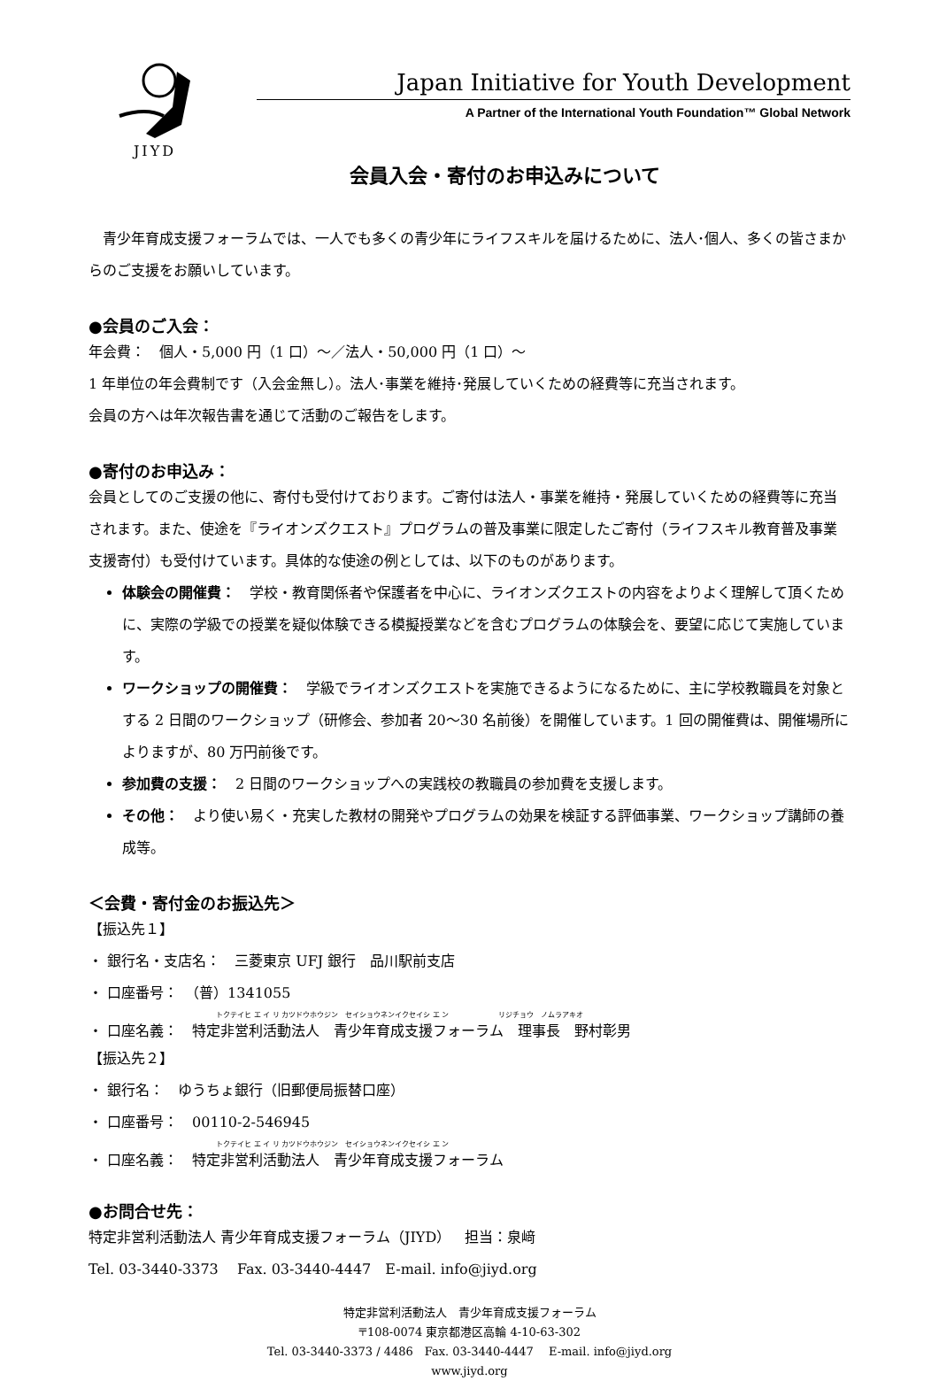JIYD
Japan Initiative for Youth Development
A Partner of the International Youth Foundation™ Global Network
会員入会・寄付のお申込みについて
　青少年育成支援フォーラムでは、一人でも多くの青少年にライフスキルを届けるために、法人･個人、多くの皆さまからのご支援をお願いしています。
●会員のご入会：
年会費：　個人・5,000 円（1 口）～／法人・50,000 円（1 口）～
1 年単位の年会費制です（入会金無し）。法人･事業を維持･発展していくための経費等に充当されます。
会員の方へは年次報告書を通じて活動のご報告をします。
●寄付のお申込み：
会員としてのご支援の他に、寄付も受付けております。ご寄付は法人・事業を維持・発展していくための経費等に充当されます。また、使途を『ライオンズクエスト』プログラムの普及事業に限定したご寄付（ライフスキル教育普及事業支援寄付）も受付けています。具体的な使途の例としては、以下のものがあります。
体験会の開催費：　学校・教育関係者や保護者を中心に、ライオンズクエストの内容をよりよく理解して頂くために、実際の学級での授業を疑似体験できる模擬授業などを含むプログラムの体験会を、要望に応じて実施しています。
ワークショップの開催費：　学級でライオンズクエストを実施できるようになるために、主に学校教職員を対象とする 2 日間のワークショップ（研修会、参加者 20～30 名前後）を開催しています。1 回の開催費は、開催場所によりますが、80 万円前後です。
参加費の支援：　2 日間のワークショップへの実践校の教職員の参加費を支援します。
その他：　より使い易く・充実した教材の開発やプログラムの効果を検証する評価事業、ワークショップ講師の養成等。
＜会費・寄付金のお振込先＞
【振込先１】
・ 銀行名・支店名：　三菱東京 UFJ 銀行　品川駅前支店
・ 口座番号：　（普）1341055
　　　　　　　　　　　　　　　　　　トクテイヒ エ イ リ カツドウホウジン　セイショウネンイクセイシ エ ン　　　　　　　リジチョウ　ノムラアキオ
・ 口座名義：　特定非営利活動法人　青少年育成支援フォーラム　理事長　野村彰男
【振込先２】
・ 銀行名：　ゆうちょ銀行（旧郵便局振替口座）
・ 口座番号：　00110-2-546945
　　　　　　　　　　　　　　　　　　トクテイヒ エ イ リ カツドウホウジン　セイショウネンイクセイシ エ ン
・ 口座名義：　特定非営利活動法人　青少年育成支援フォーラム
●お問合せ先：
特定非営利活動法人 青少年育成支援フォーラム（JIYD）　担当：泉﨑
Tel. 03-3440-3373　 Fax. 03-3440-4447　E-mail. info@jiyd.org
特定非営利活動法人　青少年育成支援フォーラム
〒108-0074 東京都港区高輪 4-10-63-302
Tel. 03-3440-3373 / 4486　Fax. 03-3440-4447　 E-mail. info@jiyd.org
www.jiyd.org